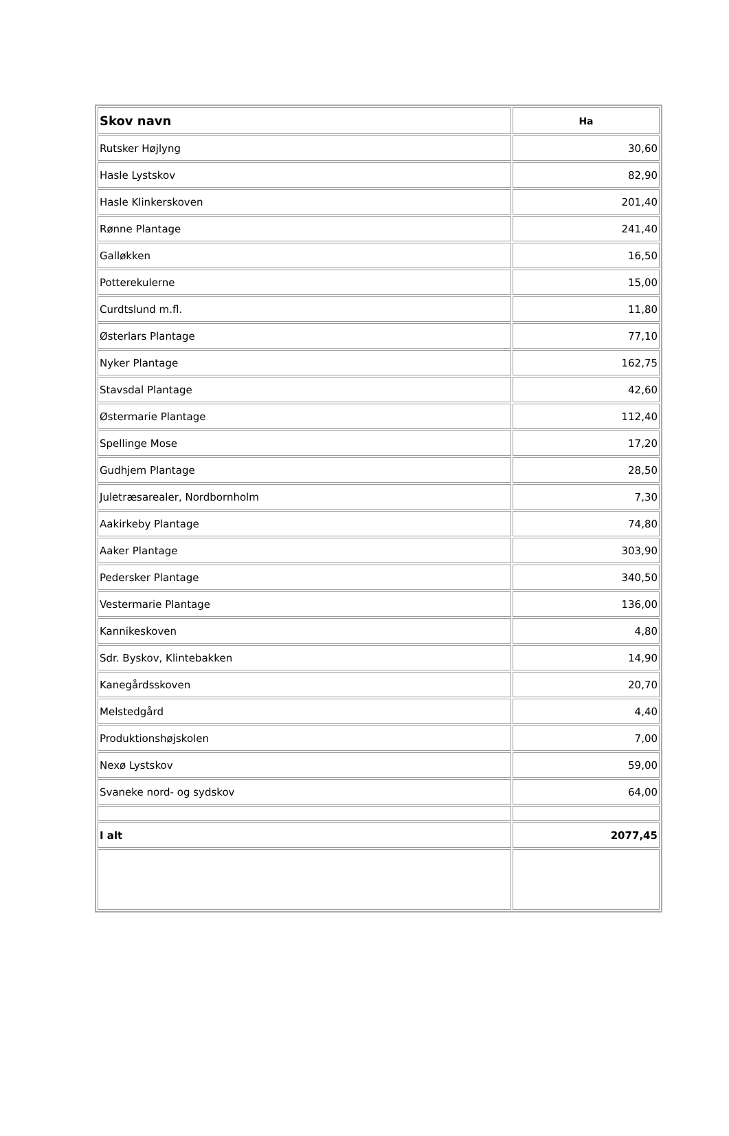| Skov navn | Ha |
| --- | --- |
| Rutsker Højlyng | 30,60 |
| Hasle Lystskov | 82,90 |
| Hasle Klinkerskoven | 201,40 |
| Rønne Plantage | 241,40 |
| Galløkken | 16,50 |
| Potterekulerne | 15,00 |
| Curdtslund m.fl. | 11,80 |
| Østerlars Plantage | 77,10 |
| Nyker Plantage | 162,75 |
| Stavsdal Plantage | 42,60 |
| Østermarie Plantage | 112,40 |
| Spellinge Mose | 17,20 |
| Gudhjem Plantage | 28,50 |
| Juletræsarealer, Nordbornholm | 7,30 |
| Aakirkeby Plantage | 74,80 |
| Aaker Plantage | 303,90 |
| Pedersker Plantage | 340,50 |
| Vestermarie Plantage | 136,00 |
| Kannikeskoven | 4,80 |
| Sdr. Byskov, Klintebakken | 14,90 |
| Kanegårdsskoven | 20,70 |
| Melstedgård | 4,40 |
| Produktionshøjskolen | 7,00 |
| Nexø Lystskov | 59,00 |
| Svaneke nord- og sydskov | 64,00 |
| I alt | 2077,45 |